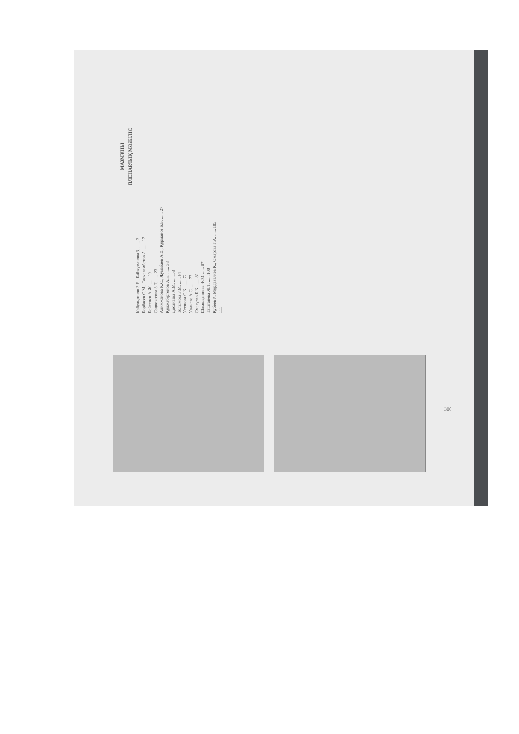МАЗМҰНЫ
ПЛЕНАРЛЫҚ МӘЖІЛІС
Кабульдинов З.Е., Байжуманова З. ...... 3
Борбасов С.М., Тасмағамбетов А. ...... 12
Бейсенов А.Ж. ...... 19
Садвокасова З.Т. ...... 23
Алимжанова К.С., Жумабаев А.О., Құрманов Б.Б. ...... 27
Құлжабергенов А.Н. ...... 38
Досанаева А.М. ...... 58
Толымова З.М. ...... 64
Утешова С.К. ...... 72
Уалиева А.С. ...... 77
Смагулов Б.К. ...... 82
Шамшадинова Ф.М. ...... 87
Таштанова Ж.Т. ...... 100
Кубеев Р., Мұрдағалиев К., Омарова Г.А. ...... 105
111
300